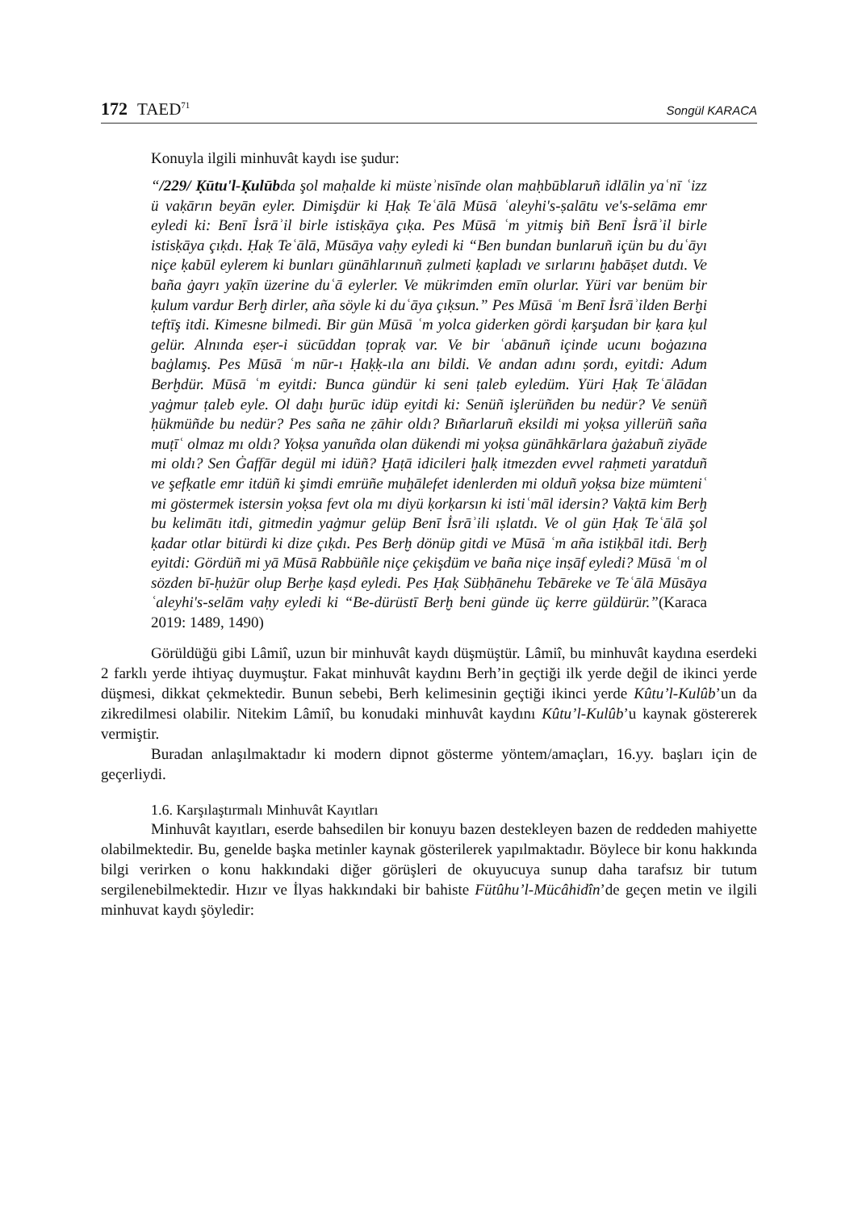172 TAED<sup>71</sup> Songül KARACA
Konuyla ilgili minhuvât kaydı ise şudur:
“/229/ Ḳūtu'l-Ḳulūbda şol maḥalde ki müsteʾnisīnde olan maḥbūblaruñ idlālin yaʿnī ʿizz ü vaḳārın beyān eyler. Dimişdür ki Ḥaḳ Teʿālā Mūsā ʿaleyhi's-ṣalātu ve's-selāma emr eyledi ki: Benī İsrāʾil birle istisḳāya çıḳa. Pes Mūsā ʿm yitmiş biñ Benī İsrāʾil birle istisḳāya çıḳdı. Ḥaḳ Teʿālā, Mūsāya vaḥy eyledi ki “Ben bundan bunlaruñ içün bu duʿāyı niçe ḳabūl eylerem ki bunları günāhlarınuñ ẓulmeti ḳapladı ve sırlarını ḫabāṣet dutdı. Ve baña ġayrı yaḳīn üzerine duʿā eylerler. Ve mükrimden emīn olurlar. Yüri var benüm bir ḳulum vardur Berḫ dirler, aña söyle ki duʿāya çıḳsun.” Pes Mūsā ʿm Benī İsrāʾilden Berḫi teftīş itdi. Kimesne bilmedi. Bir gün Mūsā ʿm yolca giderken gördi ḳarşudan bir ḳara ḳul gelür. Alnında eṣer-i sücūddan ṭopraḳ var. Ve bir ʿabānuñ içinde ucunı boġazına baġlamış. Pes Mūsā ʿm nūr-ı Ḥaḳḳ-ıla anı bildi. Ve andan adını ṣordı, eyitdi: Adum Berḫdür. Mūsā ʿm eyitdi: Bunca gündür ki seni ṭaleb eyledüm. Yüri Ḥaḳ Teʿālādan yaġmur ṭaleb eyle. Ol daḫı ḫurūc idüp eyitdi ki: Senüñ işlerüñden bu nedür? Ve senüñ ḥükmüñde bu nedür? Pes saña ne ẓāhir oldı? Bıñarlaruñ eksildi mi yoḳsa yillerüñ saña muṭīʿ olmaz mı oldı? Yoḳsa yanuñda olan dükendi mi yoḳsa günāhkārlara ġażabuñ ziyāde mi oldı? Sen Ġaffār degül mi idüñ? Ḫaṭā idicileri ḫalḳ itmezden evvel raḥmeti yaratduñ ve şefḳatle emr itdüñ ki şimdi emrüñe muḫālefet idenlerden mi olduñ yoḳsa bize mümteniʿ mi göstermek istersin yoḳsa fevt ola mı diyü ḳorḳarsın ki istiʿmāl idersin? Vaḳtā kim Berḫ bu kelimātı itdi, gitmedin yaġmur gelüp Benī İsrāʾili ıṣlatdı. Ve ol gün Ḥaḳ Teʿālā şol ḳadar otlar bitürdi ki dize çıḳdı. Pes Berḫ dönüp gitdi ve Mūsā ʿm aña istiḳbāl itdi. Berḫ eyitdi: Gördüñ mi yā Mūsā Rabbüñle niçe çekişdüm ve baña niçe inṣāf eyledi? Mūsā ʿm ol sözden bī-ḥużūr olup Berḫe ḳaṣd eyledi. Pes Ḥaḳ Sübḥānehu Tebāreke ve Teʿālā Mūsāya ʿaleyhi's-selām vaḥy eyledi ki “Be-dürüstī Berḫ beni günde üç kerre güldürür.”(Karaca 2019: 1489, 1490)
Görüldüğü gibi Lâmiî, uzun bir minhuvât kaydı düşmüştür. Lâmiî, bu minhuvât kaydına eserdeki 2 farklı yerde ihtiyaç duymuştur. Fakat minhuvât kaydını Berh’in geçtiği ilk yerde değil de ikinci yerde düşmesi, dikkat çekmektedir. Bunun sebebi, Berh kelimesinin geçtiği ikinci yerde Kûtu’l-Kulûb’un da zikredilmesi olabilir. Nitekim Lâmiî, bu konudaki minhuvât kaydını Kûtu’l-Kulûb’u kaynak göstererek vermiştir.
Buradan anlaşılmaktadır ki modern dipnot gösterme yöntem/amaçları, 16.yy. başları için de geçerliydi.
1.6. Karşılaştırmalı Minhuvât Kayıtları
Minhuvât kayıtları, eserde bahsedilen bir konuyu bazen destekleyen bazen de reddeden mahiyette olabilmektedir. Bu, genelde başka metinler kaynak gösterilerek yapılmaktadır. Böylece bir konu hakkında bilgi verirken o konu hakkındaki diğer görüşleri de okuyucuya sunup daha tarafsız bir tutum sergilenebilmektedir. Hızır ve İlyas hakkındaki bir bahiste Fütûhu’l-Mücâhidîn’de geçen metin ve ilgili minhuvat kaydı şöyledir: